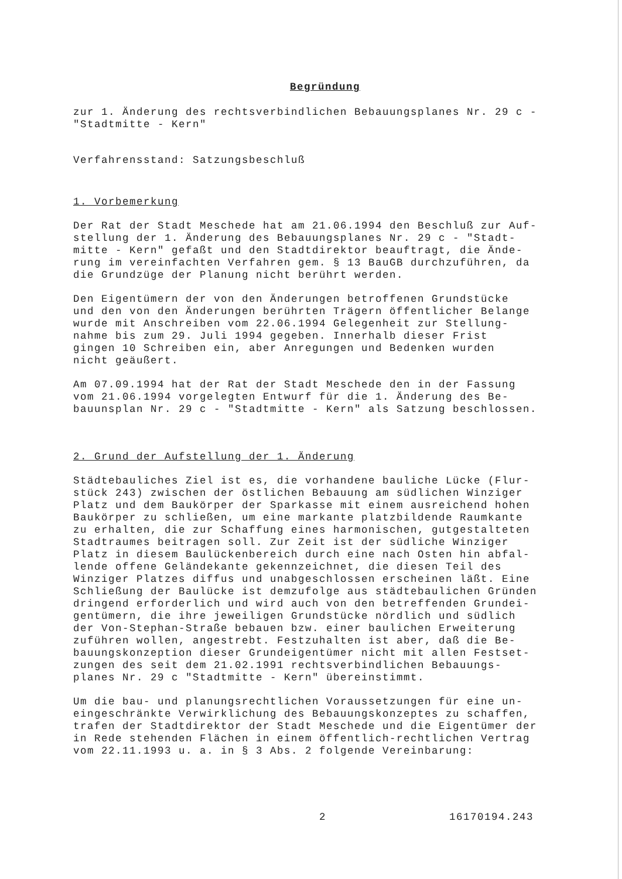Begründung
zur 1. Änderung des rechtsverbindlichen Bebauungsplanes Nr. 29 c -
"Stadtmitte - Kern"
Verfahrensstand: Satzungsbeschluß
1. Vorbemerkung
Der Rat der Stadt Meschede hat am 21.06.1994 den Beschluß zur Auf-
stellung der 1. Änderung des Bebauungsplanes Nr. 29 c - "Stadt-
mitte - Kern" gefaßt und den Stadtdirektor beauftragt, die Ände-
rung im vereinfachten Verfahren gem. § 13 BauGB durchzuführen, da
die Grundzüge der Planung nicht berührt werden.
Den Eigentümern der von den Änderungen betroffenen Grundstücke
und den von den Änderungen berührten Trägern öffentlicher Belange
wurde mit Anschreiben vom 22.06.1994 Gelegenheit zur Stellung-
nahme bis zum 29. Juli 1994 gegeben. Innerhalb dieser Frist
gingen 10 Schreiben ein, aber Anregungen und Bedenken wurden
nicht geäußert.
Am 07.09.1994 hat der Rat der Stadt Meschede den in der Fassung
vom 21.06.1994 vorgelegten Entwurf für die 1. Änderung des Be-
bauunsplan Nr. 29 c - "Stadtmitte - Kern" als Satzung beschlossen.
2. Grund der Aufstellung der 1. Änderung
Städtebauliches Ziel ist es, die vorhandene bauliche Lücke (Flur-
stück 243) zwischen der östlichen Bebauung am südlichen Winziger
Platz und dem Baukörper der Sparkasse mit einem ausreichend hohen
Baukörper zu schließen, um eine markante platzbildende Raumkante
zu erhalten, die zur Schaffung eines harmonischen, gutgestalteten
Stadtraumes beitragen soll. Zur Zeit ist der südliche Winziger
Platz in diesem Baulückenbereich durch eine nach Osten hin abfal-
lende offene Geländekante gekennzeichnet, die diesen Teil des
Winziger Platzes diffus und unabgeschlossen erscheinen läßt. Eine
Schließung der Baulücke ist demzufolge aus städtebaulichen Gründen
dringend erforderlich und wird auch von den betreffenden Grundei-
gentümern, die ihre jeweiligen Grundstücke nördlich und südlich
der Von-Stephan-Straße bebauen bzw. einer baulichen Erweiterung
zuführen wollen, angestrebt. Festzuhalten ist aber, daß die Be-
bauungskonzeption dieser Grundeigentümer nicht mit allen Festset-
zungen des seit dem 21.02.1991 rechtsverbindlichen Bebauungs-
planes Nr. 29 c "Stadtmitte - Kern" übereinstimmt.
Um die bau- und planungsrechtlichen Voraussetzungen für eine un-
eingeschränkte Verwirklichung des Bebauungskonzeptes zu schaffen,
trafen der Stadtdirektor der Stadt Meschede und die Eigentümer der
in Rede stehenden Flächen in einem öffentlich-rechtlichen Vertrag
vom 22.11.1993 u. a. in § 3 Abs. 2 folgende Vereinbarung:
2 16170194.243